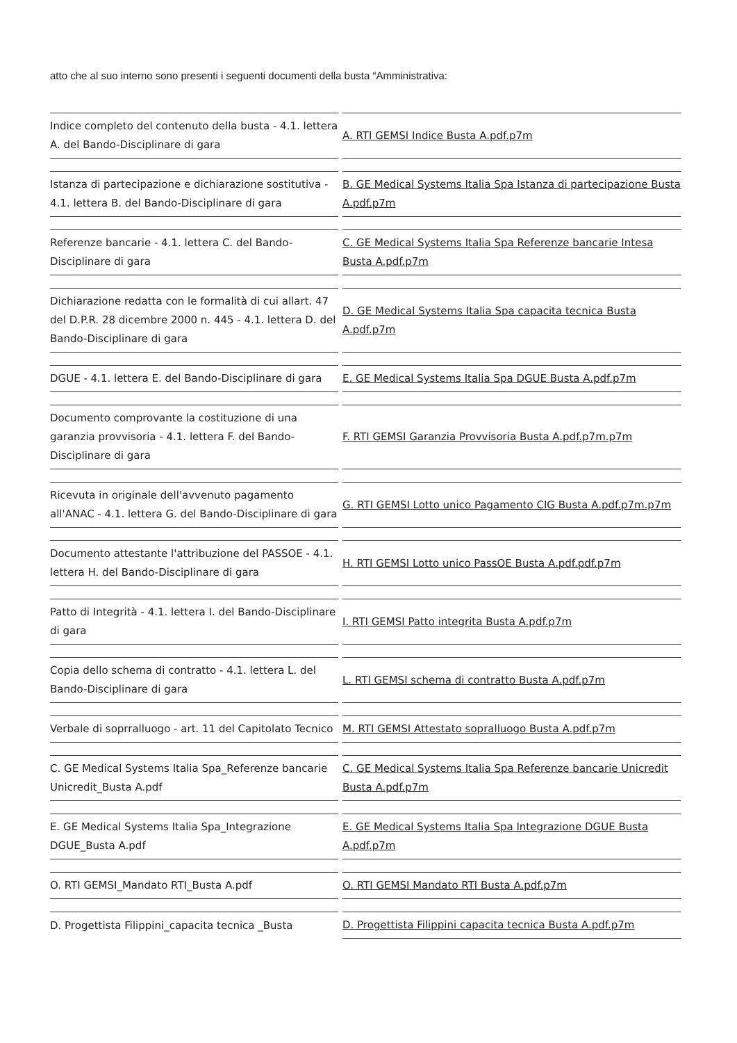atto che al suo interno sono presenti i seguenti documenti della busta “Amministrativa:
| Indice completo del contenuto della busta - 4.1. lettera A. del Bando-Disciplinare di gara | A. RTI GEMSI Indice Busta A.pdf.p7m |
| Istanza di partecipazione e dichiarazione sostitutiva - 4.1. lettera B. del Bando-Disciplinare di gara | B. GE Medical Systems Italia Spa Istanza di partecipazione Busta A.pdf.p7m |
| Referenze bancarie - 4.1. lettera C. del Bando-Disciplinare di gara | C. GE Medical Systems Italia Spa Referenze bancarie Intesa Busta A.pdf.p7m |
| Dichiarazione redatta con le formalità di cui allart. 47 del D.P.R. 28 dicembre 2000 n. 445 - 4.1. lettera D. del Bando-Disciplinare di gara | D. GE Medical Systems Italia Spa capacita tecnica Busta A.pdf.p7m |
| DGUE - 4.1. lettera E. del Bando-Disciplinare di gara | E. GE Medical Systems Italia Spa DGUE Busta A.pdf.p7m |
| Documento comprovante la costituzione di una garanzia provvisoria - 4.1. lettera F. del Bando-Disciplinare di gara | F. RTI GEMSI Garanzia Provvisoria Busta A.pdf.p7m.p7m |
| Ricevuta in originale dell'avvenuto pagamento all'ANAC - 4.1. lettera G. del Bando-Disciplinare di gara | G. RTI GEMSI Lotto unico Pagamento CIG Busta A.pdf.p7m.p7m |
| Documento attestante l'attribuzione del PASSOE - 4.1. lettera H. del Bando-Disciplinare di gara | H. RTI GEMSI Lotto unico PassOE Busta A.pdf.pdf.p7m |
| Patto di Integrità - 4.1. lettera I. del Bando-Disciplinare di gara | I. RTI GEMSI Patto integrita Busta A.pdf.p7m |
| Copia dello schema di contratto - 4.1. lettera L. del Bando-Disciplinare di gara | L. RTI GEMSI schema di contratto Busta A.pdf.p7m |
| Verbale di soprralluogo - art. 11 del Capitolato Tecnico | M. RTI GEMSI Attestato sopralluogo Busta A.pdf.p7m |
| C. GE Medical Systems Italia Spa_Referenze bancarie Unicredit_Busta A.pdf | C. GE Medical Systems Italia Spa Referenze bancarie Unicredit Busta A.pdf.p7m |
| E. GE Medical Systems Italia Spa_Integrazione DGUE_Busta A.pdf | E. GE Medical Systems Italia Spa Integrazione DGUE Busta A.pdf.p7m |
| O. RTI GEMSI_Mandato RTI_Busta A.pdf | O. RTI GEMSI Mandato RTI Busta A.pdf.p7m |
| D. Progettista Filippini_capacita tecnica _Busta | D. Progettista Filippini capacita tecnica Busta A.pdf.p7m |